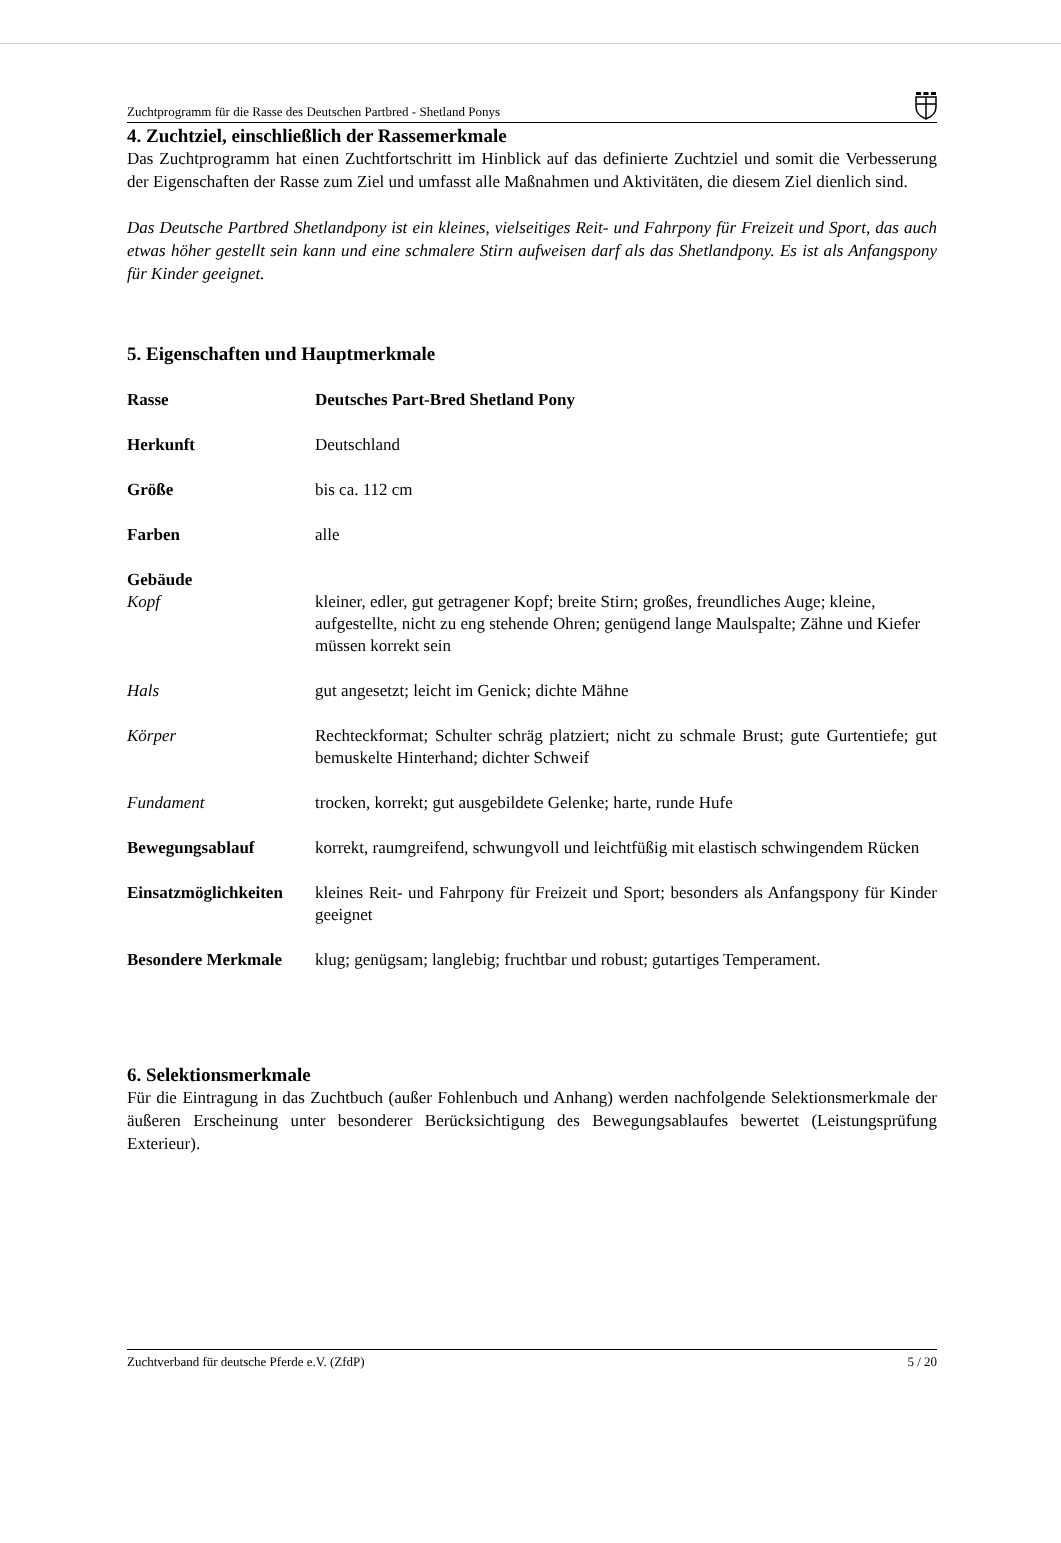Zuchtprogramm für die Rasse des Deutschen Partbred - Shetland Ponys
4. Zuchtziel, einschließlich der Rassemerkmale
Das Zuchtprogramm hat einen Zuchtfortschritt im Hinblick auf das definierte Zuchtziel und somit die Verbesserung der Eigenschaften der Rasse zum Ziel und umfasst alle Maßnahmen und Aktivitäten, die diesem Ziel dienlich sind.
Das Deutsche Partbred Shetlandpony ist ein kleines, vielseitiges Reit- und Fahrpony für Freizeit und Sport, das auch etwas höher gestellt sein kann und eine schmalere Stirn aufweisen darf als das Shetlandpony. Es ist als Anfangspony für Kinder geeignet.
5. Eigenschaften und Hauptmerkmale
| Rasse | | Deutsches Part-Bred Shetland Pony |
| Herkunft | | Deutschland |
| Größe | | bis ca. 112 cm |
| Farben | | alle |
| Gebäude | | |
| | Kopf | kleiner, edler, gut getragener Kopf; breite Stirn; großes, freundliches Auge; kleine, aufgestellte, nicht zu eng stehende Ohren; genügend lange Maulspalte; Zähne und Kiefer müssen korrekt sein |
| | Hals | gut angesetzt; leicht im Genick; dichte Mähne |
| | Körper | Rechteckformat; Schulter schräg platziert; nicht zu schmale Brust; gute Gurtentiefe; gut bemuskelte Hinterhand; dichter Schweif |
| | Fundament | trocken, korrekt; gut ausgebildete Gelenke; harte, runde Hufe |
| Bewegungsablauf | | korrekt, raumgreifend, schwungvoll und leichtfüßig mit elastisch schwingendem Rücken |
| Einsatzmöglichkeiten | | kleines Reit- und Fahrpony für Freizeit und Sport; besonders als Anfangspony für Kinder geeignet |
| Besondere Merkmale | | klug; genügsam; langlebig; fruchtbar und robust; gutartiges Temperament. |
6. Selektionsmerkmale
Für die Eintragung in das Zuchtbuch (außer Fohlenbuch und Anhang) werden nachfolgende Selektionsmerkmale der äußeren Erscheinung unter besonderer Berücksichtigung des Bewegungsablaufes bewertet (Leistungsprüfung Exterieur).
Zuchtverband für deutsche Pferde e.V. (ZfdP) 5 / 20